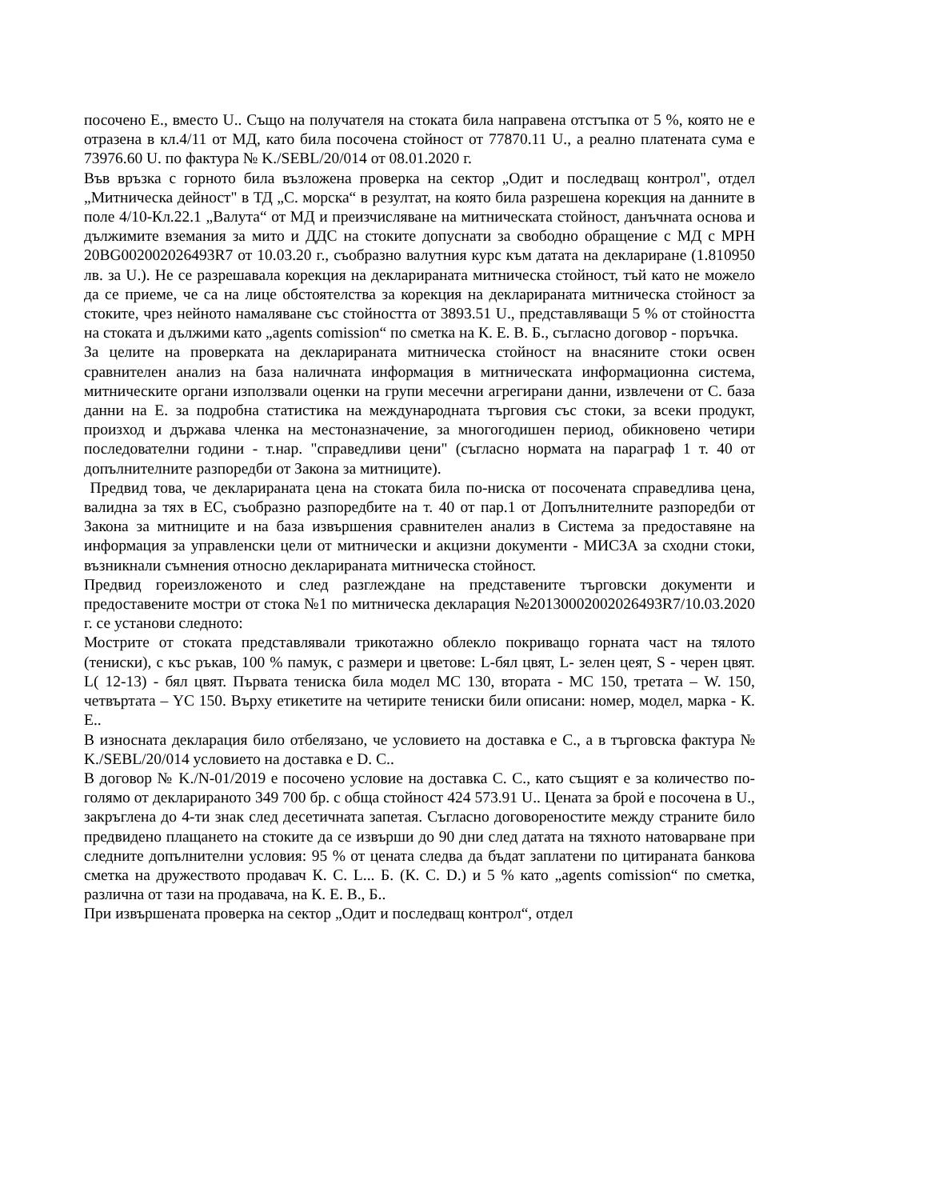посочено Е., вместо U.. Също на получателя на стоката била направена отстъпка от 5 %, която не е отразена в кл.4/11 от МД, като била посочена стойност от 77870.11 U., а реално платената сума е 73976.60 U. по фактура № K./SEBL/20/014 от 08.01.2020 г.
Във връзка с горното била възложена проверка на сектор „Одит и последващ контрол", отдел „Митническа дейност" в ТД „С. морска“ в резултат, на която била разрешена корекция на данните в поле 4/10-Кл.22.1 „Валута“ от МД и преизчисляване на митническата стойност, данъчната основа и дължимите вземания за мито и ДДС на стоките допуснати за свободно обращение с МД с MPH 20BG002002026493R7 от 10.03.20 г., съобразно валутния курс към датата на деклариране (1.810950 лв. за U.). Не се разрешавала корекция на декларираната митническа стойност, тъй като не можело да се приеме, че са на лице обстоятелства за корекция на декларираната митническа стойност за стоките, чрез нейното намаляване със стойността от 3893.51 U., представляващи 5 % от стойността на стоката и дължими като „agents comission“ по сметка на К. Е. В. Б., съгласно договор - поръчка.
За целите на проверката на декларираната митническа стойност на внасяните стоки освен сравнителен анализ на база наличната информация в митническата информационна система, митническите органи използвали оценки на групи месечни агрегирани данни, извлечени от С. база данни на Е. за подробна статистика на международната търговия със стоки, за всеки продукт, произход и държава членка на местоназначение, за многогодишен период, обикновено четири последователни години - т.нар. "справедливи цени" (съгласно нормата на параграф 1 т. 40 от допълнителните разпоредби от Закона за митниците).
Предвид това, че декларираната цена на стоката била по-ниска от посочената справедлива цена, валидна за тях в ЕС, съобразно разпоредбите на т. 40 от пар.1 от Допълнителните разпоредби от Закона за митниците и на база извършения сравнителен анализ в Система за предоставяне на информация за управленски цели от митнически и акцизни документи - МИСЗА за сходни стоки, възникнали съмнения относно декларираната митническа стойност.
Предвид гореизложеното и след разглеждане на представените търговски документи и предоставените мостри от стока №1 по митническа декларация №20130002002026493R7/10.03.2020 г. се установи следното:
Мострите от стоката представлявали трикотажно облекло покриващо горната част на тялото (тениски), с къс ръкав, 100 % памук, с размери и цветове: L-бял цвят, L- зелен цеят, S - черен цвят. L( 12-13) - бял цвят. Първата тениска била модел MC 130, втората - MC 150, третата – W. 150, четвъртата – YC 150. Върху етикетите на четирите тениски били описани: номер, модел, марка - К. Е..
В износната декларация било отбелязано, че условието на доставка е С., а в търговска фактура № K./SEBL/20/014 условието на доставка е D. С..
В договор № K./N-01/2019 е посочено условие на доставка С. С., като същият е за количество по-голямо от декларираното 349 700 бр. с обща стойност 424 573.91 U.. Цената за брой е посочена в U., закръглена до 4-ти знак след десетичната запетая. Съгласно договореностите между страните било предвидено плащането на стоките да се извърши до 90 дни след датата на тяхното натоварване при следните допълнителни условия: 95 % от цената следва да бъдат заплатени по цитираната банкова сметка на дружеството продавач К. С. L... Б. (К. С. D.) и 5 % като „agents comission“ по сметка, различна от тази на продавача, на К. Е. В., Б..
При извършената проверка на сектор „Одит и последващ контрол“, отдел